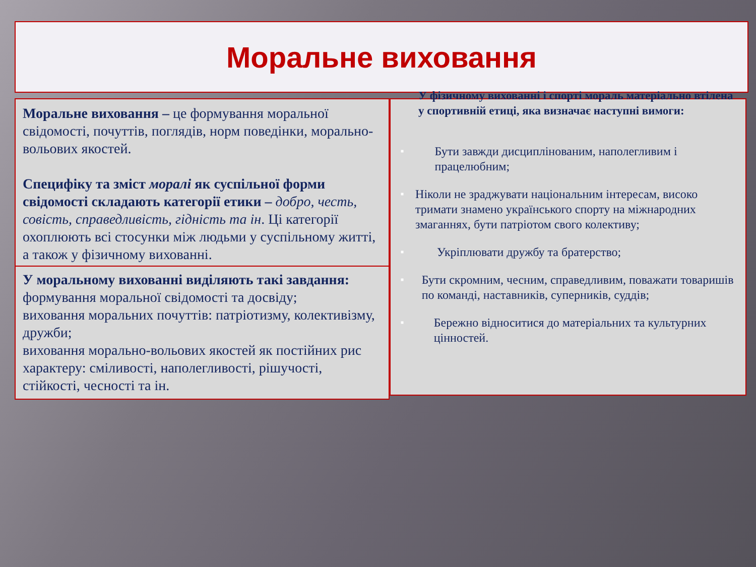Моральне виховання
Моральне виховання – це формування моральної свідомості, почуттів, поглядів, норм поведінки, морально-вольових якостей.
Специфіку та зміст моралі як суспільної форми свідомості складають категорії етики – добро, честь, совість, справедливість, гідність та ін. Ці категорії охоплюють всі стосунки між людьми у суспільному житті, а також у фізичному вихованні.
У моральному вихованні виділяють такі завдання:
формування моральної свідомості та досвіду;
виховання моральних почуттів: патріотизму, колективізму, дружби;
виховання морально-вольових якостей як постійних рис характеру: сміливості, наполегливості, рішучості, стійкості, чесності та ін.
У фізичному вихованні і спорті мораль матеріально втілена у спортивній етиці, яка визначає наступні вимоги:
■ Бути завжди дисциплінованим, наполегливим і працелюбним;
■ Ніколи не зраджувати національним інтересам, високо тримати знамено українського спорту на міжнародних змаганнях, бути патріотом свого колективу;
■ Укріплювати дружбу та братерство;
■ Бути скромним, чесним, справедливим, поважати товаришів по команді, наставників, суперників, суддів;
■ Бережно відноситися до матеріальних та культурних цінностей.